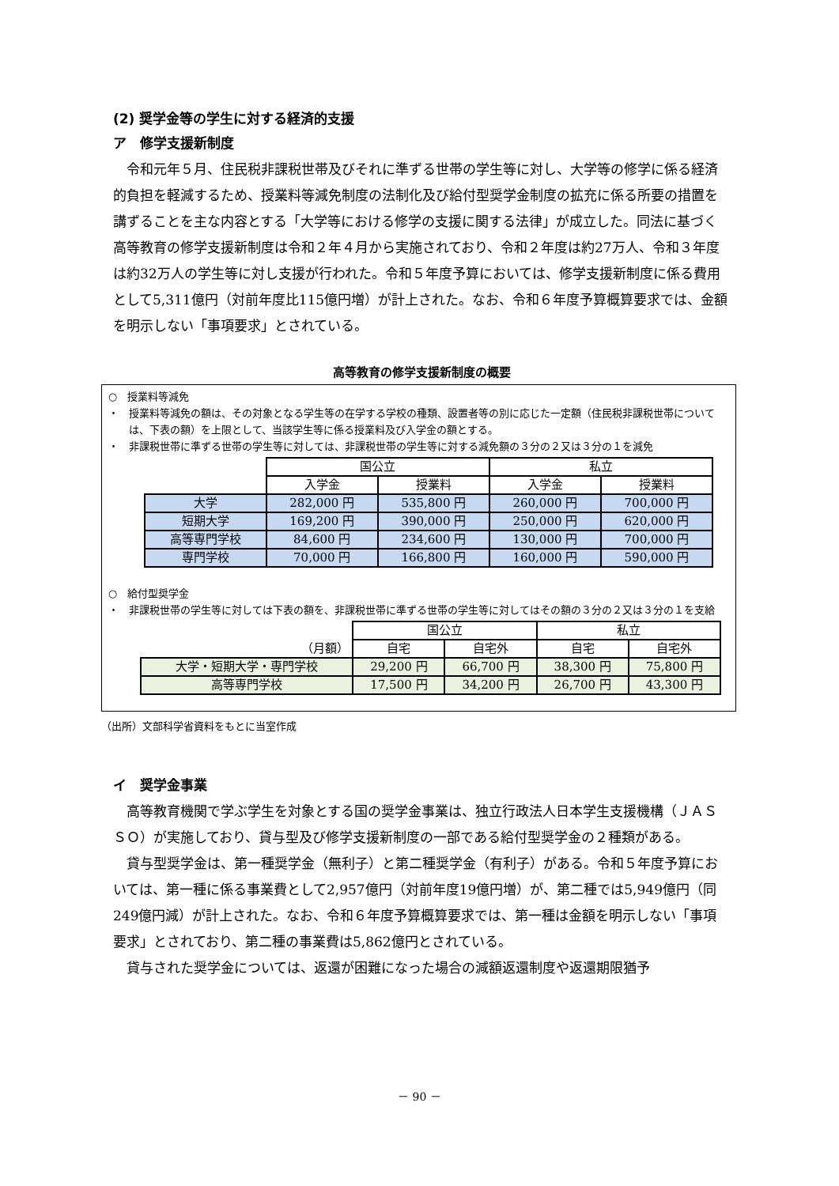(2) 奨学金等の学生に対する経済的支援
ア　修学支援新制度
令和元年５月、住民税非課税世帯及びそれに準ずる世帯の学生等に対し、大学等の修学に係る経済的負担を軽減するため、授業料等減免制度の法制化及び給付型奨学金制度の拡充に係る所要の措置を講ずることを主な内容とする「大学等における修学の支援に関する法律」が成立した。同法に基づく高等教育の修学支援新制度は令和２年４月から実施されており、令和２年度は約27万人、令和３年度は約32万人の学生等に対し支援が行われた。令和５年度予算においては、修学支援新制度に係る費用として5,311億円（対前年度比115億円増）が計上された。なお、令和６年度予算概算要求では、金額を明示しない「事項要求」とされている。
高等教育の修学支援新制度の概要
○　授業料等減免
・　授業料等減免の額は、その対象となる学生等の在学する学校の種類、設置者等の別に応じた一定額（住民税非課税世帯については、下表の額）を上限として、当該学生等に係る授業料及び入学金の額とする。
・　非課税世帯に準ずる世帯の学生等に対しては、非課税世帯の学生等に対する減免額の３分の２又は３分の１を減免
| | 国公立 | | 私立 | |
| --- | --- | --- | --- | --- |
| | 入学金 | 授業料 | 入学金 | 授業料 |
| 大学 | 282,000 円 | 535,800 円 | 260,000 円 | 700,000 円 |
| 短期大学 | 169,200 円 | 390,000 円 | 250,000 円 | 620,000 円 |
| 高等専門学校 | 84,600 円 | 234,600 円 | 130,000 円 | 700,000 円 |
| 専門学校 | 70,000 円 | 166,800 円 | 160,000 円 | 590,000 円 |
○　給付型奨学金
・　非課税世帯の学生等に対しては下表の額を、非課税世帯に準ずる世帯の学生等に対してはその額の３分の２又は３分の１を支給
| | 国公立 | | 私立 | |
| --- | --- | --- | --- | --- |
| （月額） | 自宅 | 自宅外 | 自宅 | 自宅外 |
| 大学・短期大学・専門学校 | 29,200 円 | 66,700 円 | 38,300 円 | 75,800 円 |
| 高等専門学校 | 17,500 円 | 34,200 円 | 26,700 円 | 43,300 円 |
（出所）文部科学省資料をもとに当室作成
イ　奨学金事業
高等教育機関で学ぶ学生を対象とする国の奨学金事業は、独立行政法人日本学生支援機構（ＪＡＳＳＯ）が実施しており、貸与型及び修学支援新制度の一部である給付型奨学金の２種類がある。
貸与型奨学金は、第一種奨学金（無利子）と第二種奨学金（有利子）がある。令和５年度予算においては、第一種に係る事業費として2,957億円（対前年度19億円増）が、第二種では5,949億円（同249億円減）が計上された。なお、令和６年度予算概算要求では、第一種は金額を明示しない「事項要求」とされており、第二種の事業費は5,862億円とされている。
貸与された奨学金については、返還が困難になった場合の減額返還制度や返還期限猶予
－ 90 －